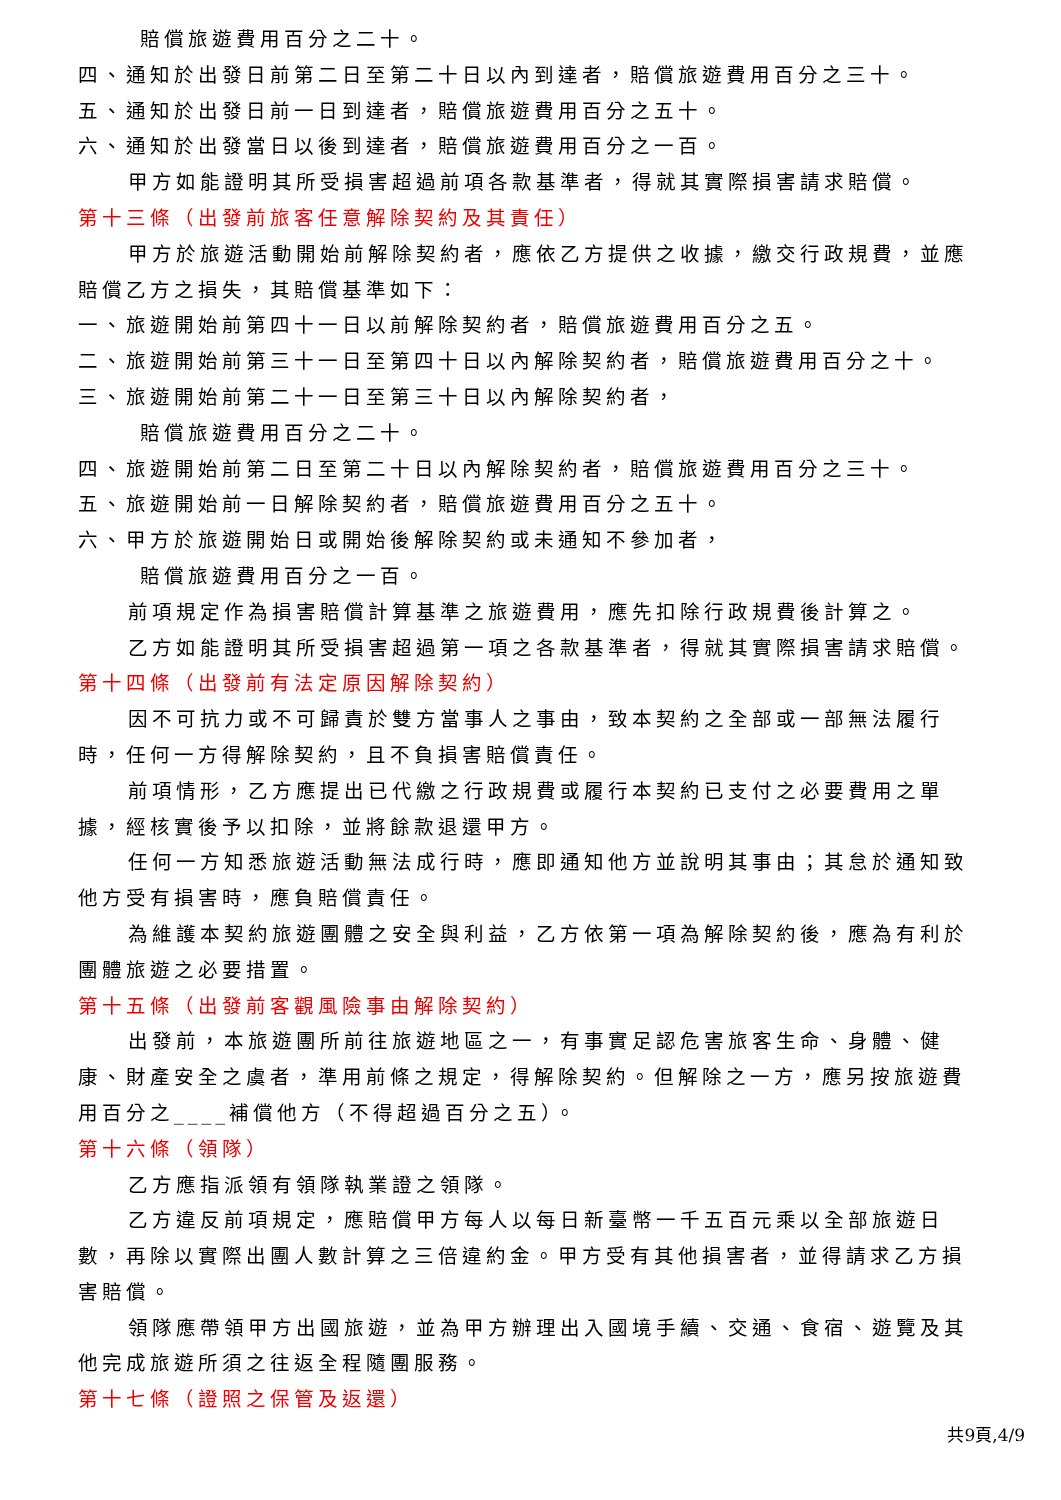賠償旅遊費用百分之二十。
四、通知於出發日前第二日至第二十日以內到達者，賠償旅遊費用百分之三十。
五、通知於出發日前一日到達者，賠償旅遊費用百分之五十。
六、通知於出發當日以後到達者，賠償旅遊費用百分之一百。
甲方如能證明其所受損害超過前項各款基準者，得就其實際損害請求賠償。
第十三條（出發前旅客任意解除契約及其責任）
甲方於旅遊活動開始前解除契約者，應依乙方提供之收據，繳交行政規費，並應賠償乙方之損失，其賠償基準如下：
一、旅遊開始前第四十一日以前解除契約者，賠償旅遊費用百分之五。
二、旅遊開始前第三十一日至第四十日以內解除契約者，賠償旅遊費用百分之十。
三、旅遊開始前第二十一日至第三十日以內解除契約者，
賠償旅遊費用百分之二十。
四、旅遊開始前第二日至第二十日以內解除契約者，賠償旅遊費用百分之三十。
五、旅遊開始前一日解除契約者，賠償旅遊費用百分之五十。
六、甲方於旅遊開始日或開始後解除契約或未通知不參加者，
賠償旅遊費用百分之一百。
前項規定作為損害賠償計算基準之旅遊費用，應先扣除行政規費後計算之。
乙方如能證明其所受損害超過第一項之各款基準者，得就其實際損害請求賠償。
第十四條（出發前有法定原因解除契約）
因不可抗力或不可歸責於雙方當事人之事由，致本契約之全部或一部無法履行時，任何一方得解除契約，且不負損害賠償責任。
前項情形，乙方應提出已代繳之行政規費或履行本契約已支付之必要費用之單據，經核實後予以扣除，並將餘款退還甲方。
任何一方知悉旅遊活動無法成行時，應即通知他方並說明其事由；其怠於通知致他方受有損害時，應負賠償責任。
為維護本契約旅遊團體之安全與利益，乙方依第一項為解除契約後，應為有利於團體旅遊之必要措置。
第十五條（出發前客觀風險事由解除契約）
出發前，本旅遊團所前往旅遊地區之一，有事實足認危害旅客生命、身體、健康、財產安全之虞者，準用前條之規定，得解除契約。但解除之一方，應另按旅遊費用百分之____補償他方（不得超過百分之五）。
第十六條（領隊）
乙方應指派領有領隊執業證之領隊。
乙方違反前項規定，應賠償甲方每人以每日新臺幣一千五百元乘以全部旅遊日數，再除以實際出團人數計算之三倍違約金。甲方受有其他損害者，並得請求乙方損害賠償。
領隊應帶領甲方出國旅遊，並為甲方辦理出入國境手續、交通、食宿、遊覽及其他完成旅遊所須之往返全程隨團服務。
第十七條（證照之保管及返還）
共9頁,4/9